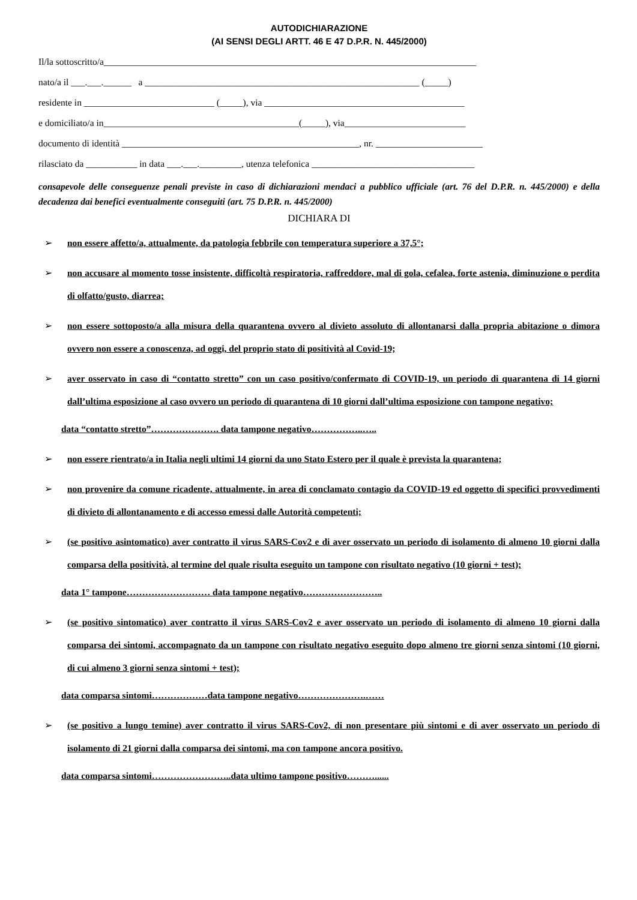AUTODICHIARAZIONE
(AI SENSI DEGLI ARTT. 46 E 47 D.P.R. N. 445/2000)
Il/la sottoscritto/a________________________________________________________________________________
nato/a il ___.___.______ a ___________________________________________________________ (_____)
residente in ____________________________ (_____), via ___________________________________________
e domiciliato/a in__________________________________________(_____), via__________________________
documento di identità ___________________________________________________, nr. _______________________
rilasciato da ___________ in data ___.___._________, utenza telefonica ___________________________________
consapevole delle conseguenze penali previste in caso di dichiarazioni mendaci a pubblico ufficiale (art. 76 del D.P.R. n. 445/2000) e della decadenza dai benefici eventualmente conseguiti (art. 75 D.P.R. n. 445/2000)
DICHIARA DI
➢ non essere affetto/a, attualmente, da patologia febbrile con temperatura superiore a 37,5°;
➢ non accusare al momento tosse insistente, difficoltà respiratoria, raffreddore, mal di gola, cefalea, forte astenia, diminuzione o perdita di olfatto/gusto, diarrea;
➢ non essere sottoposto/a alla misura della quarantena ovvero al divieto assoluto di allontanarsi dalla propria abitazione o dimora ovvero non essere a conoscenza, ad oggi, del proprio stato di positività al Covid-19;
➢ aver osservato in caso di “contatto stretto” con un caso positivo/confermato di COVID-19, un periodo di quarantena di 14 giorni dall’ultima esposizione al caso ovvero un periodo di quarantena di 10 giorni dall’ultima esposizione con tampone negativo;
data “contatto stretto”…………………. data tampone negativo……………..…..
➢ non essere rientrato/a in Italia negli ultimi 14 giorni da uno Stato Estero per il quale è prevista la quarantena;
➢ non provenire da comune ricadente, attualmente, in area di conclamato contagio da COVID-19 ed oggetto di specifici provvedimenti di divieto di allontanamento e di accesso emessi dalle Autorità competenti;
➢ (se positivo asintomatico) aver contratto il virus SARS-Cov2 e di aver osservato un periodo di isolamento di almeno 10 giorni dalla comparsa della positività, al termine del quale risulta eseguito un tampone con risultato negativo (10 giorni + test);
data 1° tampone……………………… data tampone negativo……………………..
➢ (se positivo sintomatico) aver contratto il virus SARS-Cov2 e aver osservato un periodo di isolamento di almeno 10 giorni dalla comparsa dei sintomi, accompagnato da un tampone con risultato negativo eseguito dopo almeno tre giorni senza sintomi (10 giorni, di cui almeno 3 giorni senza sintomi + test);
data comparsa sintomi………………data tampone negativo………………….……
➢ (se positivo a lungo temine) aver contratto il virus SARS-Cov2, di non presentare più sintomi e di aver osservato un periodo di isolamento di 21 giorni dalla comparsa dei sintomi, ma con tampone ancora positivo.
data comparsa sintomi……………………..data ultimo tampone positivo………......